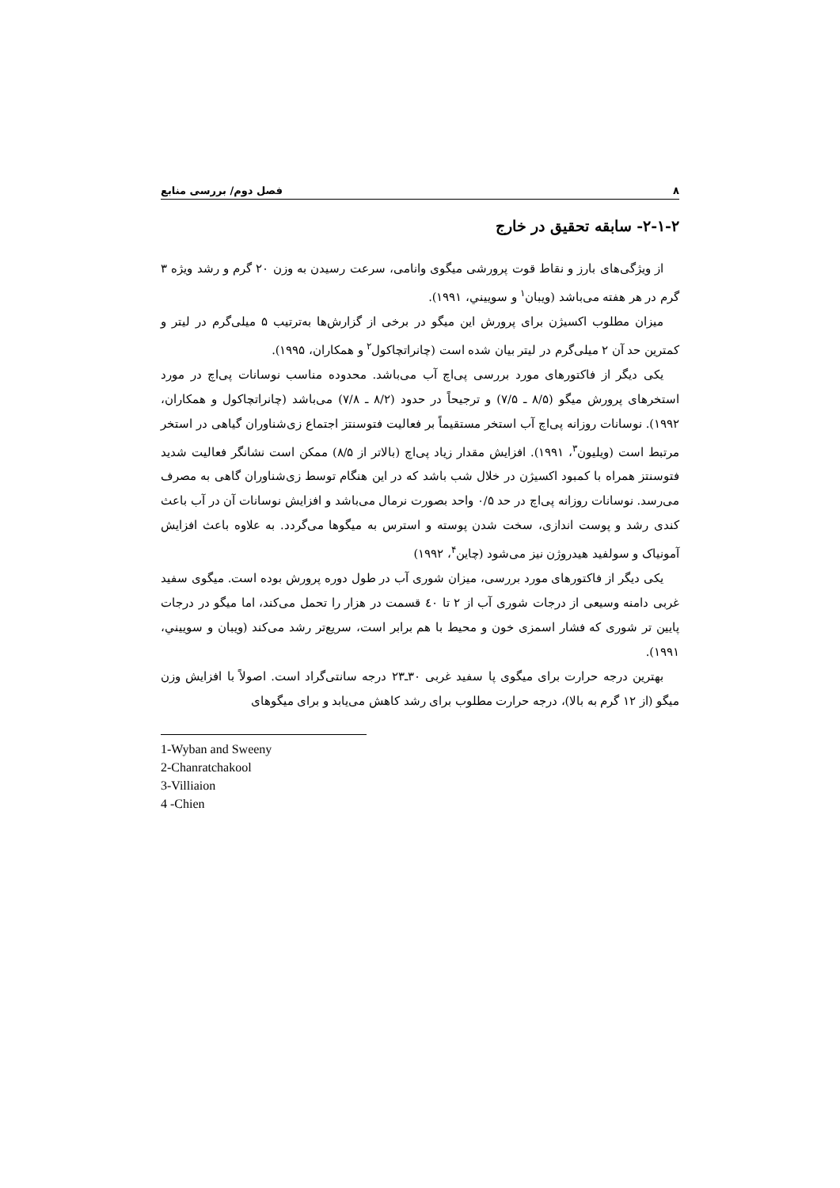۸ فصل دوم/ بررسی منابع
۲-۱-۲- سابقه تحقیق در خارج
از ویژگی‌های بارز و نقاط قوت پرورشی میگوی وانامی، سرعت رسیدن به وزن ۲۰ گرم و رشد ویژه ۳ گرم در هر هفته می‌باشد (ویبان<sup>۱</sup> و سوییني، ۱۹۹۱).
میزان مطلوب اکسیژن برای پرورش این میگو در برخی از گزارش‌ها به‌ترتیب ۵ میلی‌گرم در لیتر و کمترین حد آن ۲ میلی‌گرم در لیتر بیان شده است (چانراتچاکول<sup>۲</sup> و همکاران، ۱۹۹۵).
یکی دیگر از فاکتورهای مورد بررسی پی‌اچ آب می‌باشد. محدوده مناسب نوسانات پی‌اچ در مورد استخرهای پرورش میگو (۸/۵ ـ ۷/۵) و ترجیحاً در حدود (۸/۲ ـ ۷/۸) می‌باشد (چانراتچاکول و همکاران، ۱۹۹۲). نوسانات روزانه پی‌اچ آب استخر مستقیماً بر فعالیت فتوسنتز اجتماع زی‌شناوران گیاهی در استخر مرتبط است (ویلیون<sup>۳</sup>، ۱۹۹۱). افزایش مقدار زیاد پی‌اچ (بالاتر از ۸/۵) ممکن است نشانگر فعالیت شدید فتوسنتز همراه با کمبود اکسیژن در خلال شب باشد که در این هنگام توسط زی‌شناوران گاهی به مصرف می‌رسد. نوسانات روزانه پی‌اچ در حد ۰/۵ واحد بصورت نرمال می‌باشد و افزایش نوسانات آن در آب باعث کندی رشد و پوست اندازی، سخت شدن پوسته و استرس به میگوها می‌گردد. به علاوه باعث افزایش آمونیاک و سولفید هیدروژن نیز می‌شود (چاین<sup>۴</sup>، ۱۹۹۲)
یکی دیگر از فاکتورهای مورد بررسی، میزان شوری آب در طول دوره پرورش بوده است. میگوی سفید غربی دامنه وسیعی از درجات شوری آب از ۲ تا ٤۰ قسمت در هزار را تحمل می‌کند، اما میگو در درجات پایین تر شوری که فشار اسمزی خون و محیط با هم برابر است، سریع‌تر رشد می‌کند (ویبان و سوییني، ۱۹۹۱).
بهترین درجه حرارت برای میگوی پا سفید غربی ۳۰ـ۲۳ درجه سانتی‌گراد است. اصولاً با افزایش وزن میگو (از ۱۲ گرم به بالا)، درجه حرارت مطلوب برای رشد کاهش می‌یابد و برای میگوهای
1-Wyban and Sweeny
2-Chanratchakool
3-Villiaion
4 -Chien